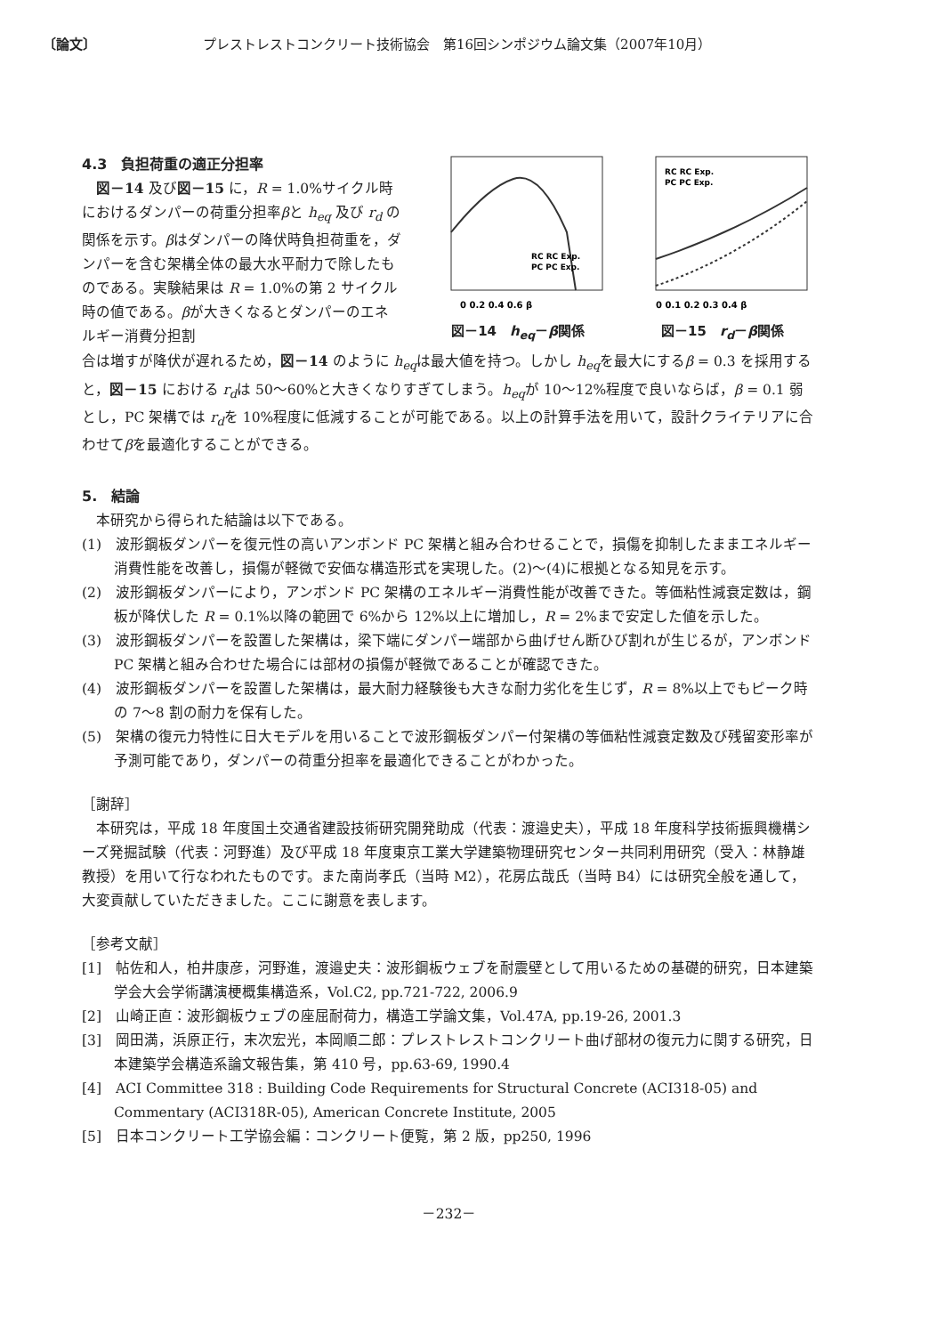〔論文〕 プレストレストコンクリート技術協会　第16回シンポジウム論文集（2007年10月）
4.3　負担荷重の適正分担率
　図－14 及び図－15 に，R = 1.0%サイクル時におけるダンパーの荷重分担率βと h<sub>eq</sub> 及び r<sub>d</sub> の関係を示す。βはダンパーの降伏時負担荷重を，ダンパーを含む架構全体の最大水平耐力で除したものである。実験結果は R = 1.0%の第 2 サイクル時の値である。βが大きくなるとダンパーのエネルギー消費分担割
0 0.2 0.4 0.6 β
RC RC Exp.
PC PC Exp.
図－14　h<sub>eq</sub>－β関係
RC RC Exp.
PC PC Exp.
0 0.1 0.2 0.3 0.4 β
図－15　r<sub>d</sub>－β関係
合は増すが降伏が遅れるため，図－14 のように h<sub>eq</sub>は最大値を持つ。しかし h<sub>eq</sub>を最大にするβ = 0.3 を採用すると，図－15 における r<sub>d</sub>は 50～60%と大きくなりすぎてしまう。h<sub>eq</sub>が 10～12%程度で良いならば，β = 0.1 弱とし，PC 架構では r<sub>d</sub>を 10%程度に低減することが可能である。以上の計算手法を用いて，設計クライテリアに合わせてβを最適化することができる。
5.　結論
　本研究から得られた結論は以下である。
(1)　波形鋼板ダンパーを復元性の高いアンボンド PC 架構と組み合わせることで，損傷を抑制したままエネルギー消費性能を改善し，損傷が軽微で安価な構造形式を実現した。(2)～(4)に根拠となる知見を示す。
(2)　波形鋼板ダンパーにより，アンボンド PC 架構のエネルギー消費性能が改善できた。等価粘性減衰定数は，鋼板が降伏した R = 0.1%以降の範囲で 6%から 12%以上に増加し，R = 2%まで安定した値を示した。
(3)　波形鋼板ダンパーを設置した架構は，梁下端にダンパー端部から曲げせん断ひび割れが生じるが，アンボンド PC 架構と組み合わせた場合には部材の損傷が軽微であることが確認できた。
(4)　波形鋼板ダンパーを設置した架構は，最大耐力経験後も大きな耐力劣化を生じず，R = 8%以上でもピーク時の 7～8 割の耐力を保有した。
(5)　架構の復元力特性に日大モデルを用いることで波形鋼板ダンパー付架構の等価粘性減衰定数及び残留変形率が予測可能であり，ダンパーの荷重分担率を最適化できることがわかった。
［謝辞］
　本研究は，平成 18 年度国土交通省建設技術研究開発助成（代表：渡邉史夫），平成 18 年度科学技術振興機構シーズ発掘試験（代表：河野進）及び平成 18 年度東京工業大学建築物理研究センター共同利用研究（受入：林静雄教授）を用いて行なわれたものです。また南尚孝氏（当時 M2），花房広哉氏（当時 B4）には研究全般を通して，大変貢献していただきました。ここに謝意を表します。
［参考文献］
[1]　帖佐和人，柏井康彦，河野進，渡邉史夫：波形鋼板ウェブを耐震壁として用いるための基礎的研究，日本建築学会大会学術講演梗概集構造系，Vol.C2, pp.721-722, 2006.9
[2]　山崎正直：波形鋼板ウェブの座屈耐荷力，構造工学論文集，Vol.47A, pp.19-26, 2001.3
[3]　岡田満，浜原正行，末次宏光，本岡順二郎：プレストレストコンクリート曲げ部材の復元力に関する研究，日本建築学会構造系論文報告集，第 410 号，pp.63-69, 1990.4
[4]　ACI Committee 318 : Building Code Requirements for Structural Concrete (ACI318-05) and Commentary (ACI318R-05), American Concrete Institute, 2005
[5]　日本コンクリート工学協会編：コンクリート便覧，第 2 版，pp250, 1996
－232－